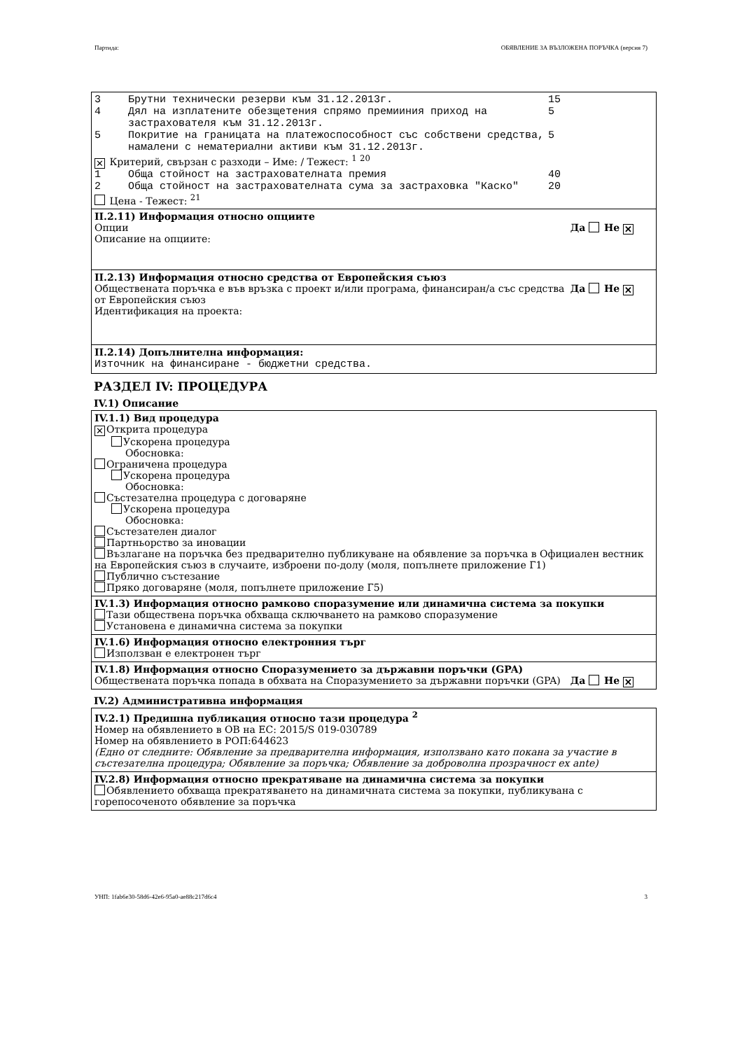Партида: ОБЯВЛЕНИЕ ЗА ВЪЗЛОЖЕНА ПОРЪЧКА (версия 7)
3 Брутни технически резерви към 31.12.2013г. 15
4 Дял на изплатените обезщетения спрямо премииния приход на застрахователя към 31.12.2013г. 5
5 Покритие на границата на платежоспособност със собствени средства, намалени с нематериални активи към 31.12.2013г. 5
✕ Критерий, свързан с разходи – Име: / Тежест: <sup>1</sup> <sup>20</sup>
1 Обща стойност на застрахователната премия 40
2 Обща стойност на застрахователната сума за застраховка "Каско" 20
Цена - Тежест: <sup>21</sup>
II.2.11) Информация относно опциите
Да Не ✕ Опции
Описание на опциите:
II.2.13) Информация относно средства от Европейския съюз
Да Не ✕ Обществената поръчка е във връзка с проект и/или програма, финансиран/а със средства от Европейския съюз
Идентификация на проекта:
II.2.14) Допълнителна информация:
Източник на финансиране - бюджетни средства.
РАЗДЕЛ IV: ПРОЦЕДУРА
IV.1) Описание
IV.1.1) Вид процедура
✕ Открита процедура
Ускорена процедура
Обосновка:
Ограничена процедура
Ускорена процедура
Обосновка:
Състезателна процедура с договаряне
Ускорена процедура
Обосновка:
Състезателен диалог
Партньорство за иновации
Възлагане на поръчка без предварително публикуване на обявление за поръчка в Официален вестник на Европейския съюз в случаите, изброени по-долу (моля, попълнете приложение Г1)
Публично състезание
Пряко договаряне (моля, попълнете приложение Г5)
IV.1.3) Информация относно рамково споразумение или динамична система за покупки
Тази обществена поръчка обхваща сключването на рамково споразумение
Установена е динамична система за покупки
IV.1.6) Информация относно електронния търг
Използван е електронен търг
IV.1.8) Информация относно Споразумението за държавни поръчки (GPA)
Да Не ✕ Обществената поръчка попада в обхвата на Споразумението за държавни поръчки (GPA)
IV.2) Административна информация
IV.2.1) Предишна публикация относно тази процедура <sup>2</sup>
Номер на обявлението в ОВ на ЕС: 2015/S 019-030789
Номер на обявлението в РОП:644623
(Едно от следните: Обявление за предварителна информация, използвано като покана за участие в състезателна процедура; Обявление за поръчка; Обявление за доброволна прозрачност ex ante)
IV.2.8) Информация относно прекратяване на динамична система за покупки
Обявлението обхваща прекратяването на динамичната система за покупки, публикувана с горепосоченото обявление за поръчка
УНП: 1fab6e30-58d6-42e6-95a0-ae88c217d6c4 3